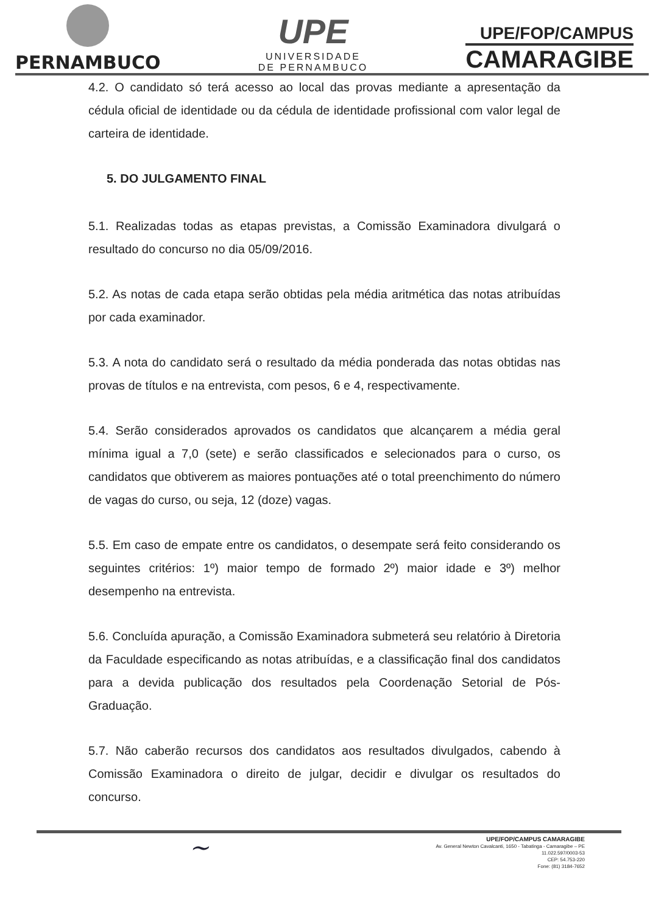PERNAMBUCO
UPE
UNIVERSIDADE
DE PERNAMBUCO
UPE/FOP/CAMPUS
CAMARAGIBE
4.2. O candidato só terá acesso ao local das provas mediante a apresentação da cédula oficial de identidade ou da cédula de identidade profissional com valor legal de carteira de identidade.
5. DO JULGAMENTO FINAL
5.1. Realizadas todas as etapas previstas, a Comissão Examinadora divulgará o resultado do concurso no dia 05/09/2016.
5.2. As notas de cada etapa serão obtidas pela média aritmética das notas atribuídas por cada examinador.
5.3. A nota do candidato será o resultado da média ponderada das notas obtidas nas provas de títulos e na entrevista, com pesos, 6 e 4, respectivamente.
5.4. Serão considerados aprovados os candidatos que alcançarem a média geral mínima igual a 7,0 (sete) e serão classificados e selecionados para o curso, os candidatos que obtiverem as maiores pontuações até o total preenchimento do número de vagas do curso, ou seja, 12 (doze) vagas.
5.5. Em caso de empate entre os candidatos, o desempate será feito considerando os seguintes critérios: 1º) maior tempo de formado 2º) maior idade e 3º) melhor desempenho na entrevista.
5.6. Concluída apuração, a Comissão Examinadora submeterá seu relatório à Diretoria da Faculdade especificando as notas atribuídas, e a classificação final dos candidatos para a devida publicação dos resultados pela Coordenação Setorial de Pós-Graduação.
5.7. Não caberão recursos dos candidatos aos resultados divulgados, cabendo à Comissão Examinadora o direito de julgar, decidir e divulgar os resultados do concurso.
~
UPE/FOP/CAMPUS CAMARAGIBE
Av. General Newton Cavalcanti, 1650 - Tabatinga - Camaragibe – PE
11.022.597/0003-53
CEP: 54.753-220
Fone: (81) 3184-7652